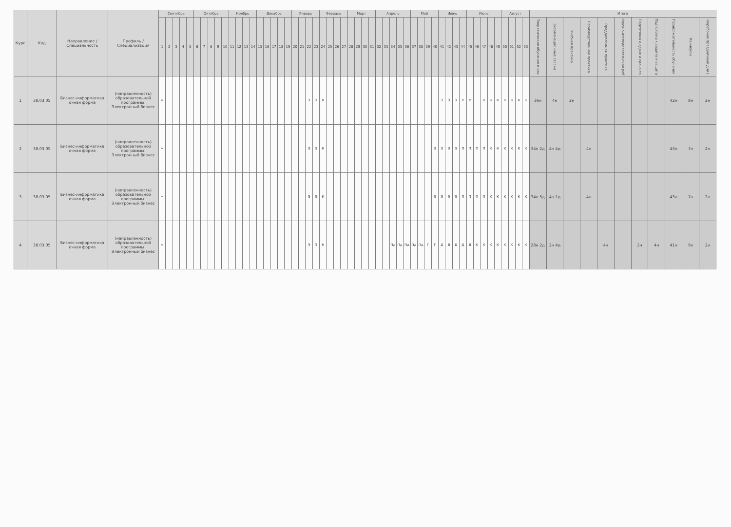| Курс | Код | Направление / Специальность | Профиль / Специализация | Сентябрь | | | | | Октябрь | | | | | Ноябрь | | | | Декабрь | | | | | Январь | | | | Февраль | | | | Март | | | | Апрель | | | | | Май | | | | Июнь | | | | Июль | | | | | Август | | | | Итого | | | | | | | | | | |
| --- | --- | --- | --- | --- | --- | --- | --- | --- | --- | --- | --- | --- | --- | --- | --- | --- | --- | --- | --- | --- | --- | --- | --- | --- | --- | --- | --- | --- | --- | --- | --- | --- | --- | --- | --- | --- | --- | --- | --- | --- | --- | --- | --- | --- | --- | --- | --- | --- | --- | --- | --- | --- | --- | --- | --- | --- | --- | --- | --- | --- | --- | --- | --- | --- | --- | --- | --- |
| | | | | 1 | 2 | 3 | 4 | 5 | 6 | 7 | 8 | 9 | 10 | 11 | 12 | 13 | 14 | 15 | 16 | 17 | 18 | 19 | 20 | 21 | 22 | 23 | 24 | 25 | 26 | 27 | 28 | 29 | 30 | 31 | 32 | 33 | 34 | 35 | 36 | 37 | 38 | 39 | 40 | 41 | 42 | 43 | 44 | 45 | 46 | 47 | 48 | 49 | 50 | 51 | 52 | 53 | Теоретическое обучение и рас | Экзаменационные сессии | Учебная практика | Производственная практика | Преддипломная практика | Научно-исследовательская раб | Подготовка к сдаче и сдача го | Подготовка к защите и защита | Продолжительность обучения | Каникулы | Нерабочие праздничные дни ( |
| 1 | 38.03.05 | Бизнес-информатика очная форма | (направленность) образовательной программы: Электронный бизнес | = | | | | | | | | | | | | | | | | | | | | | Э | Э | К | | | | | | | | | | | | | | | | | Э | Э | Э | У | У | | К | К | К | К | К | К | К | 36н | 4н | 2н | | | | | | 42н | 8н | 2н |
| 2 | 38.03.05 | Бизнес-информатика очная форма | (направленность) образовательной программы: Электронный бизнес | = | | | | | | | | | | | | | | | | | | | | | Э | Э | К | | | | | | | | | | | | | | | | Э | Э | Э | Э | П | П | П | П | К | К | К | К | К | К | 34н 2д | 4н 4д | | 4н | | | | | 43н | 7н | 2н |
| 3 | 38.03.05 | Бизнес-информатика очная форма | (направленность) образовательной программы: Электронный бизнес | = | | | | | | | | | | | | | | | | | | | | | Э | Э | К | | | | | | | | | | | | | | | | Э | Э | Э | Э | П | П | П | П | К | К | К | К | К | К | 34н 5д | 4н 1д | | 4н | | | | | 43н | 7н | 2н |
| 4 | 38.03.05 | Бизнес-информатика очная форма | (направленность) образовательной программы: Электронный бизнес | = | | | | | | | | | | | | | | | | | | | | | Э | Э | К | | | | | | | | | | Пд | Пд | Пд | Пд | Пд | Г | Г | Д | Д | Д | Д | Д | К | К | К | К | К | К | К | К | 28н 2д | 2н 4д | | | 4н | | 2н | 4н | 41н | 9н | 2н |